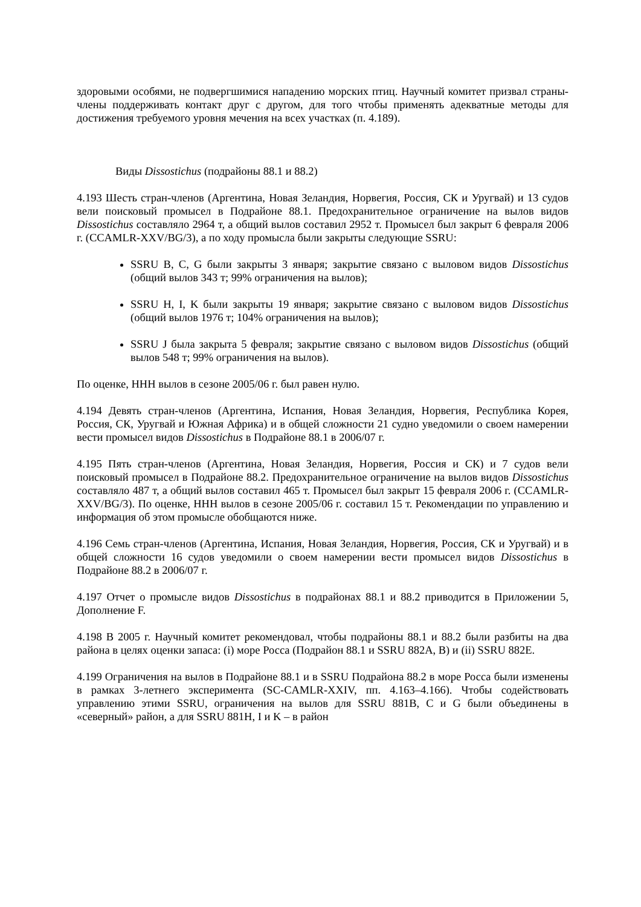здоровыми особями, не подвергшимися нападению морских птиц. Научный комитет призвал страны-члены поддерживать контакт друг с другом, для того чтобы применять адекватные методы для достижения требуемого уровня мечения на всех участках (п. 4.189).
Виды Dissostichus (подрайоны 88.1 и 88.2)
4.193 Шесть стран-членов (Аргентина, Новая Зеландия, Норвегия, Россия, СК и Уругвай) и 13 судов вели поисковый промысел в Подрайоне 88.1. Предохранительное ограничение на вылов видов Dissostichus составляло 2964 т, а общий вылов составил 2952 т. Промысел был закрыт 6 февраля 2006 г. (CCAMLR-XXV/BG/3), а по ходу промысла были закрыты следующие SSRU:
SSRU B, C, G были закрыты 3 января; закрытие связано с выловом видов Dissostichus (общий вылов 343 т; 99% ограничения на вылов);
SSRU H, I, K были закрыты 19 января; закрытие связано с выловом видов Dissostichus (общий вылов 1976 т; 104% ограничения на вылов);
SSRU J была закрыта 5 февраля; закрытие связано с выловом видов Dissostichus (общий вылов 548 т; 99% ограничения на вылов).
По оценке, ННН вылов в сезоне 2005/06 г. был равен нулю.
4.194 Девять стран-членов (Аргентина, Испания, Новая Зеландия, Норвегия, Республика Корея, Россия, СК, Уругвай и Южная Африка) и в общей сложности 21 судно уведомили о своем намерении вести промысел видов Dissostichus в Подрайоне 88.1 в 2006/07 г.
4.195 Пять стран-членов (Аргентина, Новая Зеландия, Норвегия, Россия и СК) и 7 судов вели поисковый промысел в Подрайоне 88.2. Предохранительное ограничение на вылов видов Dissostichus составляло 487 т, а общий вылов составил 465 т. Промысел был закрыт 15 февраля 2006 г. (CCAMLR-XXV/BG/3). По оценке, ННН вылов в сезоне 2005/06 г. составил 15 т. Рекомендации по управлению и информация об этом промысле обобщаются ниже.
4.196 Семь стран-членов (Аргентина, Испания, Новая Зеландия, Норвегия, Россия, СК и Уругвай) и в общей сложности 16 судов уведомили о своем намерении вести промысел видов Dissostichus в Подрайоне 88.2 в 2006/07 г.
4.197 Отчет о промысле видов Dissostichus в подрайонах 88.1 и 88.2 приводится в Приложении 5, Дополнение F.
4.198 В 2005 г. Научный комитет рекомендовал, чтобы подрайоны 88.1 и 88.2 были разбиты на два района в целях оценки запаса: (i) море Росса (Подрайон 88.1 и SSRU 882A, B) и (ii) SSRU 882E.
4.199 Ограничения на вылов в Подрайоне 88.1 и в SSRU Подрайона 88.2 в море Росса были изменены в рамках 3-летнего эксперимента (SC-CAMLR-XXIV, пп. 4.163–4.166). Чтобы содействовать управлению этими SSRU, ограничения на вылов для SSRU 881B, C и G были объединены в «северный» район, а для SSRU 881H, I и K – в район